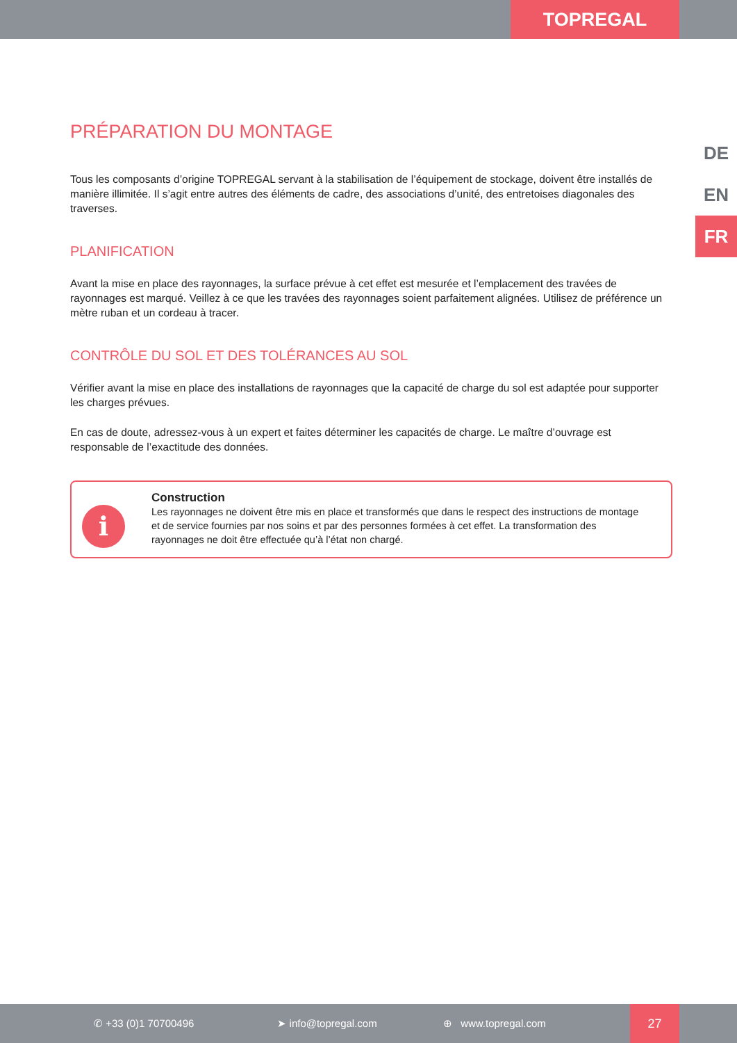TOPREGAL
DE
EN
FR
PRÉPARATION DU MONTAGE
Tous les composants d’origine TOPREGAL servant à la stabilisation de l’équipement de stockage, doivent être installés de manière illimitée. Il s’agit entre autres des éléments de cadre, des associations d’unité, des entretoises diagonales des traverses.
PLANIFICATION
Avant la mise en place des rayonnages, la surface prévue à cet effet est mesurée et l’emplacement des travées de rayonnages est marqué. Veillez à ce que les travées des rayonnages soient parfaitement alignées. Utilisez de préférence un mètre ruban et un cordeau à tracer.
CONTRÔLE DU SOL ET DES TOLÉRANCES AU SOL
Vérifier avant la mise en place des installations de rayonnages que la capacité de charge du sol est adaptée pour supporter les charges prévues.
En cas de doute, adressez-vous à un expert et faites déterminer les capacités de charge. Le maître d’ouvrage est responsable de l’exactitude des données.
i
Construction
Les rayonnages ne doivent être mis en place et transformés que dans le respect des instructions de montage et de service fournies par nos soins et par des personnes formées à cet effet. La transformation des rayonnages ne doit être effectuée qu’à l’état non chargé.
✆ +33 (0)1 70700496 ➤ info@topregal.com ⊕ www.topregal.com
27